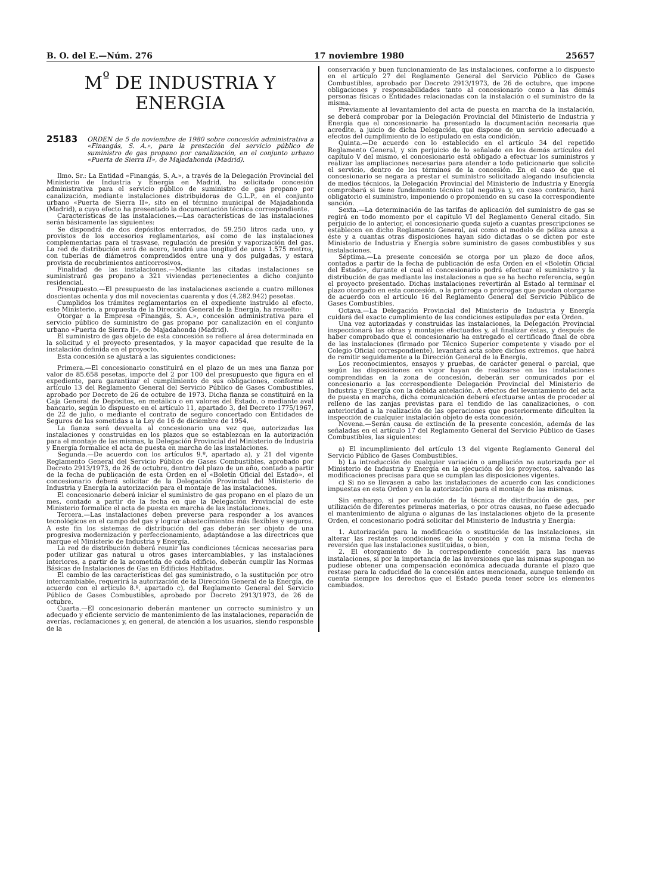B. O. del E.—Núm. 276 17 noviembre 1980 25657
M<sup>º</sup> DE INDUSTRIA Y ENERGIA
25183 ORDEN de 5 de noviembre de 1980 sobre concesión administrativa a «Finangás, S. A.», para la prestación del servicio público de suministro de gas propano por canalización, en el conjunto urbano «Puerta de Sierra II», de Majadahonda (Madrid).
Ilmo. Sr.: La Entidad «Finangás, S. A.», a través de la Delegación Provincial del Ministerio de Industria y Energía en Madrid, ha solicitado concesión administrativa para el servicio público de suministro de gas propano por canalización, mediante instalaciones distribuidoras de G.L.P., en el conjunto urbano «Puerta de Sierra II», sito en el término municipal de Majadahonda (Madrid), a cuyo efecto ha presentado la documentación técnica correspondiente.
Características de las instalaciones.—Las características de las instalaciones serán básicamente las siguientes:
Se dispondrá de dos depósitos enterrados, de 59.250 litros cada uno, y provistos de los accesorios reglamentarios, así como de las instalaciones complementarias para el trasvase, regulación de presión y vaporización del gas. La red de distribución será de acero, tendrá una longitud de unos 1.575 metros, con tuberías de diámetros comprendidos entre una y dos pulgadas, y estará provista de recubrimientos anticorrosivos.
Finalidad de las instalaciones.—Mediante las citadas instalaciones se suministrará gas propano a 321 viviendas pertenecientes a dicho conjunto residencial.
Presupuesto.—El presupuesto de las instalaciones asciende a cuatro millones doscientas ochenta y dos mil novecientas cuarenta y dos (4.282.942) pesetas.
Cumplidos los trámites reglamentarios en el expediente instruido al efecto, este Ministerio, a propuesta de la Dirección General de la Energía, ha resuelto:
Otorgar a la Empresa «Finangás, S. A.», concesión administrativa para el servicio público de suministro de gas propano por canalización en el conjunto urbano «Puerta de Sierra II», de Majadahonda (Madrid).
El suministro de gas objeto de esta concesión se refiere al área determinada en la solicitud y el proyecto presentados, y la mayor capacidad que resulte de la instalación definida en el proyecto.
Esta concesión se ajustará a las siguientes condiciones:
Primera.—El concesionario constituirá en el plazo de un mes una fianza por valor de 85.658 pesetas, importe del 2 por 100 del presupuesto que figura en el expediente, para garantizar el cumplimiento de sus obligaciones, conforme al artículo 13 del Reglamento General del Servicio Público de Gases Combustibles, aprobado por Decreto de 26 de octubre de 1973. Dicha fianza se constituirá en la Caja General de Depósitos, en metálico o en valores del Estado, o mediante aval bancario, según lo dispuesto en el artículo 11, apartado 3, del Decreto 1775/1967, de 22 de julio, o mediante el contrato de seguro concertado con Entidades de Seguros de las sometidas a la Ley de 16 de diciembre de 1954.
La fianza será devuelta al concesionario una vez que, autorizadas las instalaciones y construidas en los plazos que se establezcan en la autorización para el montaje de las mismas, la Delegación Provincial del Ministerio de Industria y Energía formalice el acta de puesta en marcha de las instalaciones.
Segunda.—De acuerdo con los artículos 9.º, apartado a), y 21 del vigente Reglamento General del Servicio Público de Gases Combustibles, aprobado por Decreto 2913/1973, de 26 de octubre, dentro del plazo de un año, contado a partir de la fecha de publicación de esta Orden en el «Boletín Oficial del Estado», el concesionario deberá solicitar de la Delegación Provincial del Ministerio de Industria y Energía la autorización para el montaje de las instalaciones.
El concesionario deberá iniciar el suministro de gas propano en el plazo de un mes, contado a partir de la fecha en que la Delegación Provincial de este Ministerio formalice el acta de puesta en marcha de las instalaciones.
Tercera.—Las instalaciones deben preverse para responder a los avances tecnológicos en el campo del gas y lograr abastecimientos más flexibles y seguros. A este fin los sistemas de distribución del gas deberán ser objeto de una progresiva modernización y perfeccionamiento, adaptándose a las directrices que marque el Ministerio de Industria y Energía.
La red de distribución deberá reunir las condiciones técnicas necesarias para poder utilizar gas natural u otros gases intercambiables, y las instalaciones interiores, a partir de la acometida de cada edificio, deberán cumplir las Normas Básicas de Instalaciones de Gas en Edificios Habitados.
El cambio de las características del gas suministrado, o la sustitución por otro intercambiable, requerirá la autorización de la Dirección General de la Energía, de acuerdo con el artículo 8.º, apartado c), del Reglamento General del Servicio Público de Gases Combustibles, aprobado por Decreto 2913/1973, de 26 de octubre.
Cuarta.—El concesionario deberán mantener un correcto suministro y un adecuado y eficiente servicio de mantenimiento de las instalaciones, reparación de averías, reclamaciones y, en general, de atención a los usuarios, siendo responsble de la
conservación y buen funcionamiento de las instalaciones, conforme a lo dispuesto en el artículo 27 del Reglamento General del Servicio Público de Gases Combustibles, aprobado por Decreto 2913/1973, de 26 de octubre, que impone obligaciones y responsabilidades tanto al concesionario como a las demás personas físicas o Entidades relacionadas con la instalación o el suministro de la misma.
Previamente al levantamiento del acta de puesta en marcha de la instalación, se deberá comprobar por la Delegación Provincial del Ministerio de Industria y Energía que el concesionario ha presentado la documentación necesaria que acredite, a juicio de dicha Delegación, que dispone de un servicio adecuado a efectos del cumplimiento de lo estipulado en esta condición.
Quinta.—De acuerdo con lo establecido en el artículo 34 del repetido Reglamento General, y sin perjuicio de lo señalado en los demás artículos del capítulo V del mismo, el concesionario está obligado a efectuar los suministros y realizar las ampliaciones necesarias para atender a todo peticionario que solicite el servicio, dentro de los términos de la concesión. En el caso de que el concesionario se negara a prestar el suministro solicitado alegando insuficiencia de medios técnicos, la Delegación Provincial del Ministerio de Industria y Energía comprobará si tiene fundamento técnico tal negativa y, en caso contrario, hará obligatorio el suministro, imponiendo o proponiendo en su caso la correspondiente sanción.
Sexta.—La determinación de las tarifas de aplicación del suministro de gas se regirá en todo momento por el capítulo VI del Reglamento General citado. Sin perjuicio de lo anterior, el concesionario queda sujeto a cuantas prescripciones se establecen en dicho Reglamento General, así como al modelo de póliza anexa a éste y a cuantas otras disposiciones hayan sido dictadas o se dicten por este Ministerio de Industria y Energía sobre suministro de gases combustibles y sus instalaciones.
Séptima.—La presente concesión se otorga por un plazo de doce años, contados a partir de la fecha de publicación de esta Orden en el «Boletín Oficial del Estado», durante el cual el concesionario podrá efectuar el suministro y la distribución de gas mediante las instalaciones a que se ha hecho referencia, según el proyecto presentado. Dichas instalaciones revertirán al Estado al terminar el plazo otorgado en esta concesión, o la prórroga o prórrogas que puedan otorgarse de acuerdo con el artículo 16 del Reglamento General del Servicio Público de Gases Combustibles.
Octava.—La Delegación Provincial del Ministerio de Industria y Energía cuidará del exacto cumplimiento de las condiciones estipuladas por esta Orden.
Una vez autorizadas y construidas las instalaciones, la Delegación Provincial inspeccionará las obras y montajes efectuados y, al finalizar éstas, y después de haber comprobado que el concesionario ha entregado el certificado final de obra de las instalaciones (firmado por Técnico Superior competente y visado por el Colegio Oficial correspondiente), levantará acta sobre dichos extremos, que habrá de remitir seguidamente a la Dirección General de la Energía.
Los reconocimientos, ensayos y pruebas, de carácter general o parcial, que según las disposiciones en vigor hayan de realizarse en las instalaciones comprendidas en la zona de concesión, deberán ser comunicados por el concesionario a las correspondiente Delegación Provincial del Ministerio de Industria y Energía con la debida antelación. A efectos del levantamiento del acta de puesta en marcha, dicha comunicación deberá efectuarse antes de proceder al relleno de las zanjas previstas para el tendido de las canalizaciones, o con anterioridad a la realización de las operaciones que posteriormente dificulten la inspección de cualquier instalación objeto de esta concesión.
Novena.—Serán causa de extinción de la presente concesión, además de las señaladas en el artículo 17 del Reglamento General del Servicio Público de Gases Combustibles, las siguientes:
a) El incumplimiento del artículo 13 del vigente Reglamento General del Servicio Público de Gases Combustibles.
b) La introducción de cualquier variación o ampliación no autorizada por el Ministerio de Industria y Energía en la ejecución de los proyectos, salvando las modificaciones precisas para que se cumplan las disposiciones vigentes.
c) Si no se llevasen a cabo las instalaciones de acuerdo con las condiciones impuestas en esta Orden y en la autorización para el montaje de las mismas.
Sin embargo, si por evolución de la técnica de distribución de gas, por utilización de diferentes primeras materias, o por otras causas, no fuese adecuado el mantenimiento de alguna o algunas de las instalaciones objeto de la presente Orden, el concesionario podrá solicitar del Ministerio de Industria y Energía:
1. Autorización para la modificación o sustitución de las instalaciones, sin alterar las restantes condiciones de la concesión y con la misma fecha de reversión que las instalaciones sustituidas, o bien,
2. El otorgamiento de la correspondiente concesión para las nuevas instalaciones, si por la importancia de las inversiones que las mismas supongan no pudiese obtener una compensación económica adecuada durante el plazo que restase para la caducidad de la concesión antes mencionada, aunque teniendo en cuenta siempre los derechos que el Estado pueda tener sobre los elementos cambiados.